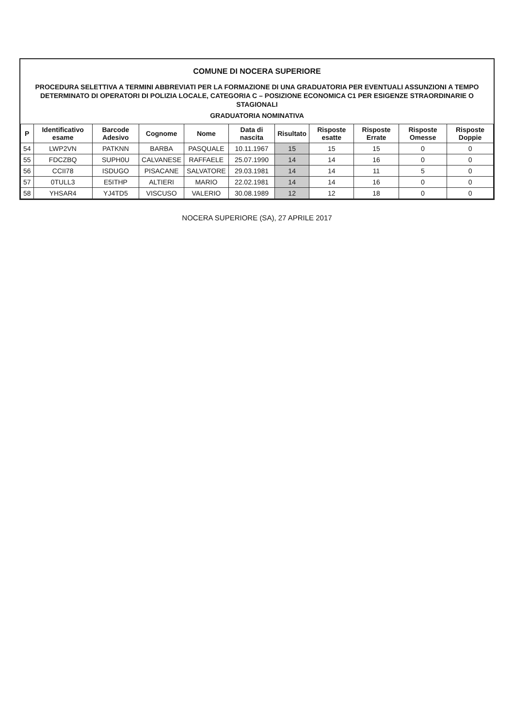COMUNE DI NOCERA SUPERIORE
PROCEDURA SELETTIVA A TERMINI ABBREVIATI PER LA FORMAZIONE DI UNA GRADUATORIA PER EVENTUALI ASSUNZIONI A TEMPO DETERMINATO DI OPERATORI DI POLIZIA LOCALE, CATEGORIA C – POSIZIONE ECONOMICA C1 PER ESIGENZE STRAORDINARIE O STAGIONALI
GRADUATORIA NOMINATIVA
| P | Identificativo esame | Barcode Adesivo | Cognome | Nome | Data di nascita | Risultato | Risposte esatte | Risposte Errate | Risposte Omesse | Risposte Doppie |
| --- | --- | --- | --- | --- | --- | --- | --- | --- | --- | --- |
| 54 | LWP2VN | PATKNN | BARBA | PASQUALE | 10.11.1967 | 15 | 15 | 15 | 0 | 0 |
| 55 | FDCZBQ | SUPH0U | CALVANESE | RAFFAELE | 25.07.1990 | 14 | 14 | 16 | 0 | 0 |
| 56 | CCII78 | ISDUGO | PISACANE | SALVATORE | 29.03.1981 | 14 | 14 | 11 | 5 | 0 |
| 57 | 0TULL3 | E5ITHP | ALTIERI | MARIO | 22.02.1981 | 14 | 14 | 16 | 0 | 0 |
| 58 | YHSAR4 | YJ4TD5 | VISCUSO | VALERIO | 30.08.1989 | 12 | 12 | 18 | 0 | 0 |
NOCERA SUPERIORE (SA), 27 APRILE 2017